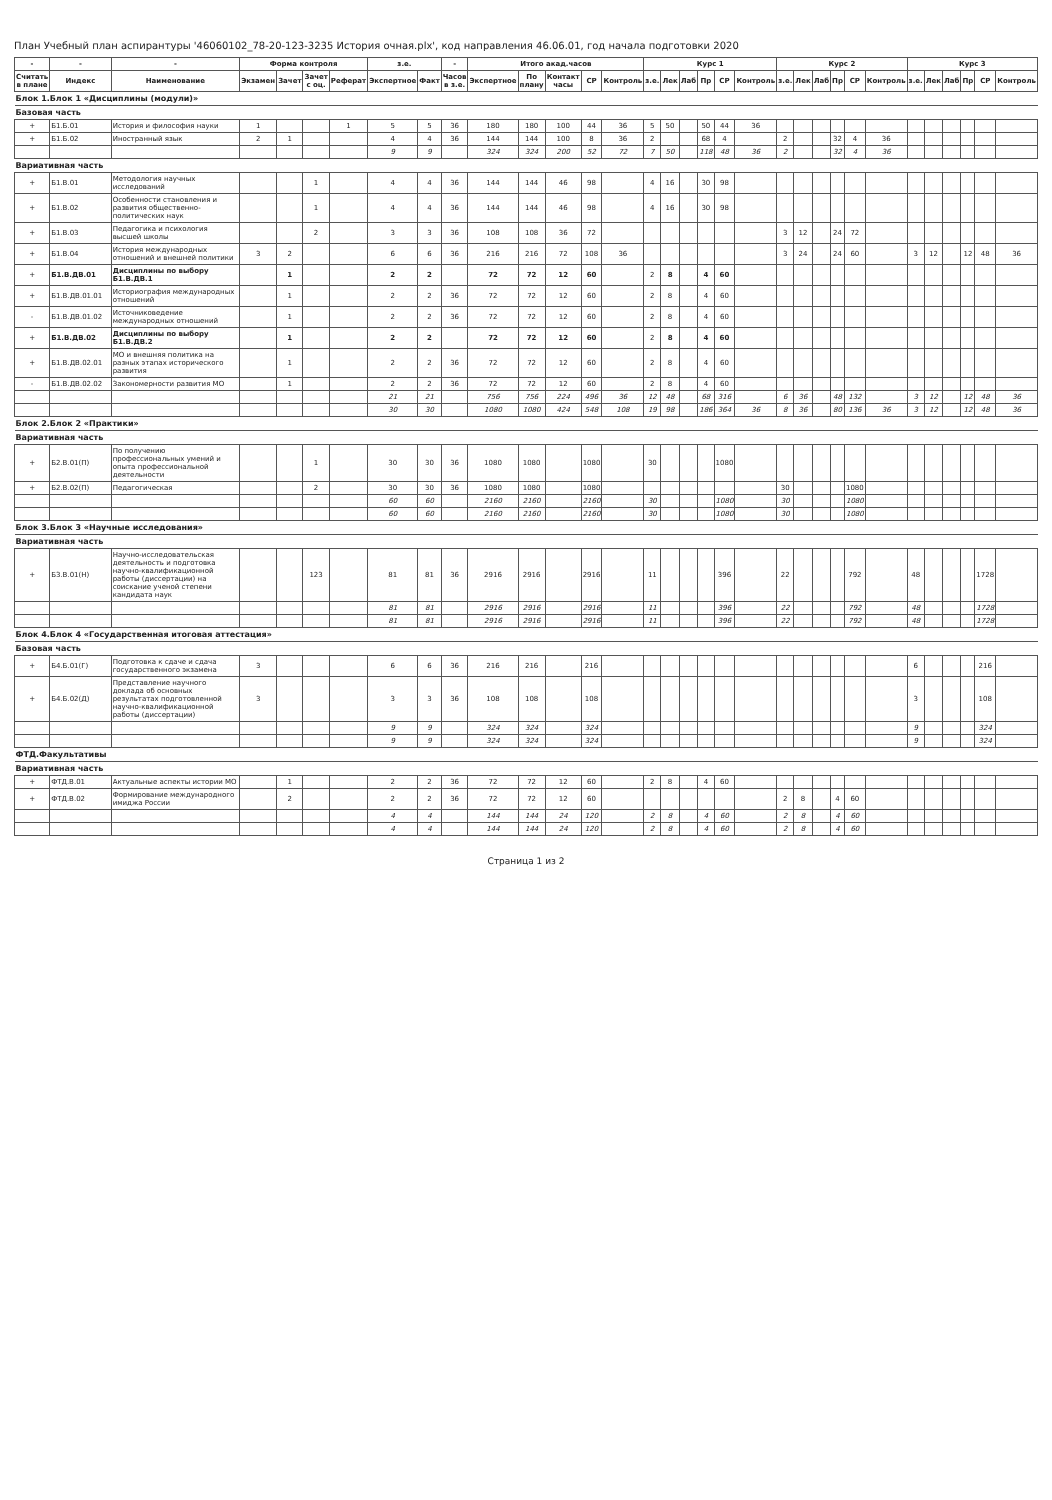План Учебный план аспирантуры '46060102_78-20-123-3235 История очная.plx', код направления 46.06.01, год начала подготовки 2020
| - | - | - | Форма контроля | | | | з.е. | | - | Итого акад.часов | | | | | Курс 1 | | | | | | Курс 2 | | | | | | Курс 3 | | | | | |
| --- | --- | --- | --- | --- | --- | --- | --- | --- | --- | --- | --- | --- | --- | --- | --- | --- | --- | --- | --- | --- | --- | --- | --- | --- | --- | --- | --- | --- | --- | --- | --- | --- |
| Считать в плане | Индекс | Наименование | Экзамен | Зачет | Зачет с оц. | Реферат | Экспертное | Факт | Часов в з.е. | Экспертное | По плану | Контакт часы | СР | Контроль | з.е. | Лек | Лаб | Пр | СР | Контроль | з.е. | Лек | Лаб | Пр | СР | Контроль | з.е. | Лек | Лаб | Пр | СР | Контроль |
| Блок 1.Блок 1 «Дисциплины (модули)» | | | | | | | | | | | | | | | | | | | | | | | | | | | | | | | | |
| Базовая часть | | | | | | | | | | | | | | | | | | | | | | | | | | | | | | | | |
| + | Б1.Б.01 | История и философия науки | 1 | | | 1 | 5 | 5 | 36 | 180 | 180 | 100 | 44 | 36 | 5 | 50 | | 50 | 44 | 36 | | | | | | | | | | | | |
| + | Б1.Б.02 | Иностранный язык | 2 | 1 | | | 4 | 4 | 36 | 144 | 144 | 100 | 8 | 36 | 2 | | | 68 | 4 | | 2 | | | 32 | 4 | 36 | | | | | | |
| | | | | | | | 9 | 9 | | 324 | 324 | 200 | 52 | 72 | 7 | 50 | | 118 | 48 | 36 | 2 | | | 32 | 4 | 36 | | | | | | |
| Вариативная часть | | | | | | | | | | | | | | | | | | | | | | | | | | | | | | | | |
| + | Б1.В.01 | Методология научных исследований | | | 1 | | 4 | 4 | 36 | 144 | 144 | 46 | 98 | | 4 | 16 | | 30 | 98 | | | | | | | | | | | | | |
| + | Б1.В.02 | Особенности становления и развития общественно-политических наук | | | 1 | | 4 | 4 | 36 | 144 | 144 | 46 | 98 | | 4 | 16 | | 30 | 98 | | | | | | | | | | | | | |
| + | Б1.В.03 | Педагогика и психология высшей школы | | | 2 | | 3 | 3 | 36 | 108 | 108 | 36 | 72 | | | | | | | | 3 | 12 | | 24 | 72 | | | | | | | |
| + | Б1.В.04 | История международных отношений и внешней политики | 3 | 2 | | | 6 | 6 | 36 | 216 | 216 | 72 | 108 | 36 | | | | | | | 3 | 24 | | 24 | 60 | | 3 | 12 | | 12 | 48 | 36 |
| + | Б1.В.ДВ.01 | Дисциплины по выбору Б1.В.ДВ.1 | | 1 | | | 2 | 2 | | 72 | 72 | 12 | 60 | | 2 | 8 | | 4 | 60 | | | | | | | | | | | | | |
| + | Б1.В.ДВ.01.01 | Историография международных отношений | | 1 | | | 2 | 2 | 36 | 72 | 72 | 12 | 60 | | 2 | 8 | | 4 | 60 | | | | | | | | | | | | | |
| - | Б1.В.ДВ.01.02 | Источниковедение международных отношений | | 1 | | | 2 | 2 | 36 | 72 | 72 | 12 | 60 | | 2 | 8 | | 4 | 60 | | | | | | | | | | | | | |
| + | Б1.В.ДВ.02 | Дисциплины по выбору Б1.В.ДВ.2 | | 1 | | | 2 | 2 | | 72 | 72 | 12 | 60 | | 2 | 8 | | 4 | 60 | | | | | | | | | | | | | |
| + | Б1.В.ДВ.02.01 | МО и внешняя политика на разных этапах исторического развития | | 1 | | | 2 | 2 | 36 | 72 | 72 | 12 | 60 | | 2 | 8 | | 4 | 60 | | | | | | | | | | | | | |
| - | Б1.В.ДВ.02.02 | Закономерности развития МО | | 1 | | | 2 | 2 | 36 | 72 | 72 | 12 | 60 | | 2 | 8 | | 4 | 60 | | | | | | | | | | | | | |
| | | | | | | | 21 | 21 | | 756 | 756 | 224 | 496 | 36 | 12 | 48 | | 68 | 316 | | 6 | 36 | | 48 | 132 | | 3 | 12 | | 12 | 48 | 36 |
| | | | | | | | 30 | 30 | | 1080 | 1080 | 424 | 548 | 108 | 19 | 98 | | 186 | 364 | 36 | 8 | 36 | | 80 | 136 | 36 | 3 | 12 | | 12 | 48 | 36 |
| Блок 2.Блок 2 «Практики» | | | | | | | | | | | | | | | | | | | | | | | | | | | | | | | | |
| Вариативная часть | | | | | | | | | | | | | | | | | | | | | | | | | | | | | | | | |
| + | Б2.В.01(П) | По получению профессиональных умений и опыта профессиональной деятельности | | | 1 | | 30 | 30 | 36 | 1080 | 1080 | | 1080 | | 30 | | | | 1080 | | | | | | | | | | | | | |
| + | Б2.В.02(П) | Педагогическая | | | 2 | | 30 | 30 | 36 | 1080 | 1080 | | 1080 | | | | | | | | 30 | | | | 1080 | | | | | | | |
| | | | | | | | 60 | 60 | | 2160 | 2160 | | 2160 | | 30 | | | | 1080 | | 30 | | | | 1080 | | | | | | | |
| | | | | | | | 60 | 60 | | 2160 | 2160 | | 2160 | | 30 | | | | 1080 | | 30 | | | | 1080 | | | | | | | |
| Блок 3.Блок 3 «Научные исследования» | | | | | | | | | | | | | | | | | | | | | | | | | | | | | | | | |
| Вариативная часть | | | | | | | | | | | | | | | | | | | | | | | | | | | | | | | | |
| + | Б3.В.01(Н) | Научно-исследовательская деятельность и подготовка научно-квалификационной работы (диссертации) на соискание ученой степени кандидата наук | | | 123 | | 81 | 81 | 36 | 2916 | 2916 | | 2916 | | 11 | | | | 396 | | 22 | | | | 792 | | 48 | | | | 1728 | |
| | | | | | | | 81 | 81 | | 2916 | 2916 | | 2916 | | 11 | | | | 396 | | 22 | | | | 792 | | 48 | | | | 1728 | |
| | | | | | | | 81 | 81 | | 2916 | 2916 | | 2916 | | 11 | | | | 396 | | 22 | | | | 792 | | 48 | | | | 1728 | |
| Блок 4.Блок 4 «Государственная итоговая аттестация» | | | | | | | | | | | | | | | | | | | | | | | | | | | | | | | | |
| Базовая часть | | | | | | | | | | | | | | | | | | | | | | | | | | | | | | | | |
| + | Б4.Б.01(Г) | Подготовка к сдаче и сдача государственного экзамена | 3 | | | | 6 | 6 | 36 | 216 | 216 | | 216 | | | | | | | | | | | | | | 6 | | | | 216 | |
| + | Б4.Б.02(Д) | Представление научного доклада об основных результатах подготовленной научно-квалификационной работы (диссертации) | 3 | | | | 3 | 3 | 36 | 108 | 108 | | 108 | | | | | | | | | | | | | | 3 | | | | 108 | |
| | | | | | | | 9 | 9 | | 324 | 324 | | 324 | | | | | | | | | | | | | | 9 | | | | 324 | |
| | | | | | | | 9 | 9 | | 324 | 324 | | 324 | | | | | | | | | | | | | | 9 | | | | 324 | |
| ФТД.Факультативы | | | | | | | | | | | | | | | | | | | | | | | | | | | | | | | | |
| Вариативная часть | | | | | | | | | | | | | | | | | | | | | | | | | | | | | | | | |
| + | ФТД.В.01 | Актуальные аспекты истории МО | | 1 | | | 2 | 2 | 36 | 72 | 72 | 12 | 60 | | 2 | 8 | | 4 | 60 | | | | | | | | | | | | | |
| + | ФТД.В.02 | Формирование международного имиджа России | | 2 | | | 2 | 2 | 36 | 72 | 72 | 12 | 60 | | | | | | | | 2 | 8 | | 4 | 60 | | | | | | | |
| | | | | | | | 4 | 4 | | 144 | 144 | 24 | 120 | | 2 | 8 | | 4 | 60 | | 2 | 8 | | 4 | 60 | | | | | | | |
| | | | | | | | 4 | 4 | | 144 | 144 | 24 | 120 | | 2 | 8 | | 4 | 60 | | 2 | 8 | | 4 | 60 | | | | | | | |
Страница 1 из 2